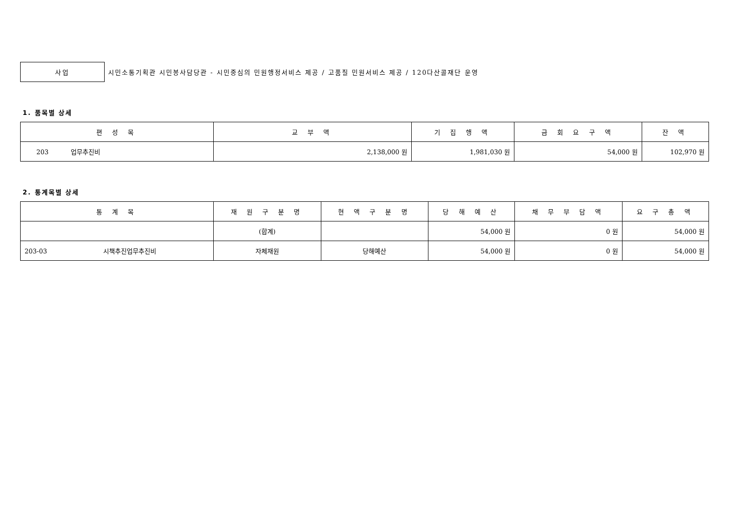사업
시민소통기획관 시민봉사담당관 - 시민중심의 민원행정서비스 제공 / 고품질 민원서비스 제공 / 120다산콜재단 운영
1. 품목별 상세
| 편 성 목 | 교 부 액 | 기 집 행 액 | 금 회 요 구 액 | 잔 액 |
| --- | --- | --- | --- | --- |
| 203 업무추진비 | 2,138,000 원 | 1,981,030 원 | 54,000 원 | 102,970 원 |
2. 통계목별 상세
| 통 계 목 | 재 원 구 분 명 | 현 액 구 분 명 | 당 해 예 산 | 채 무 부 담 액 | 요 구 총 액 |
| --- | --- | --- | --- | --- | --- |
| | (합계) | | 54,000 원 | 0 원 | 54,000 원 |
| 203-03 시책추진업무추진비 | 자체재원 | 당해예산 | 54,000 원 | 0 원 | 54,000 원 |